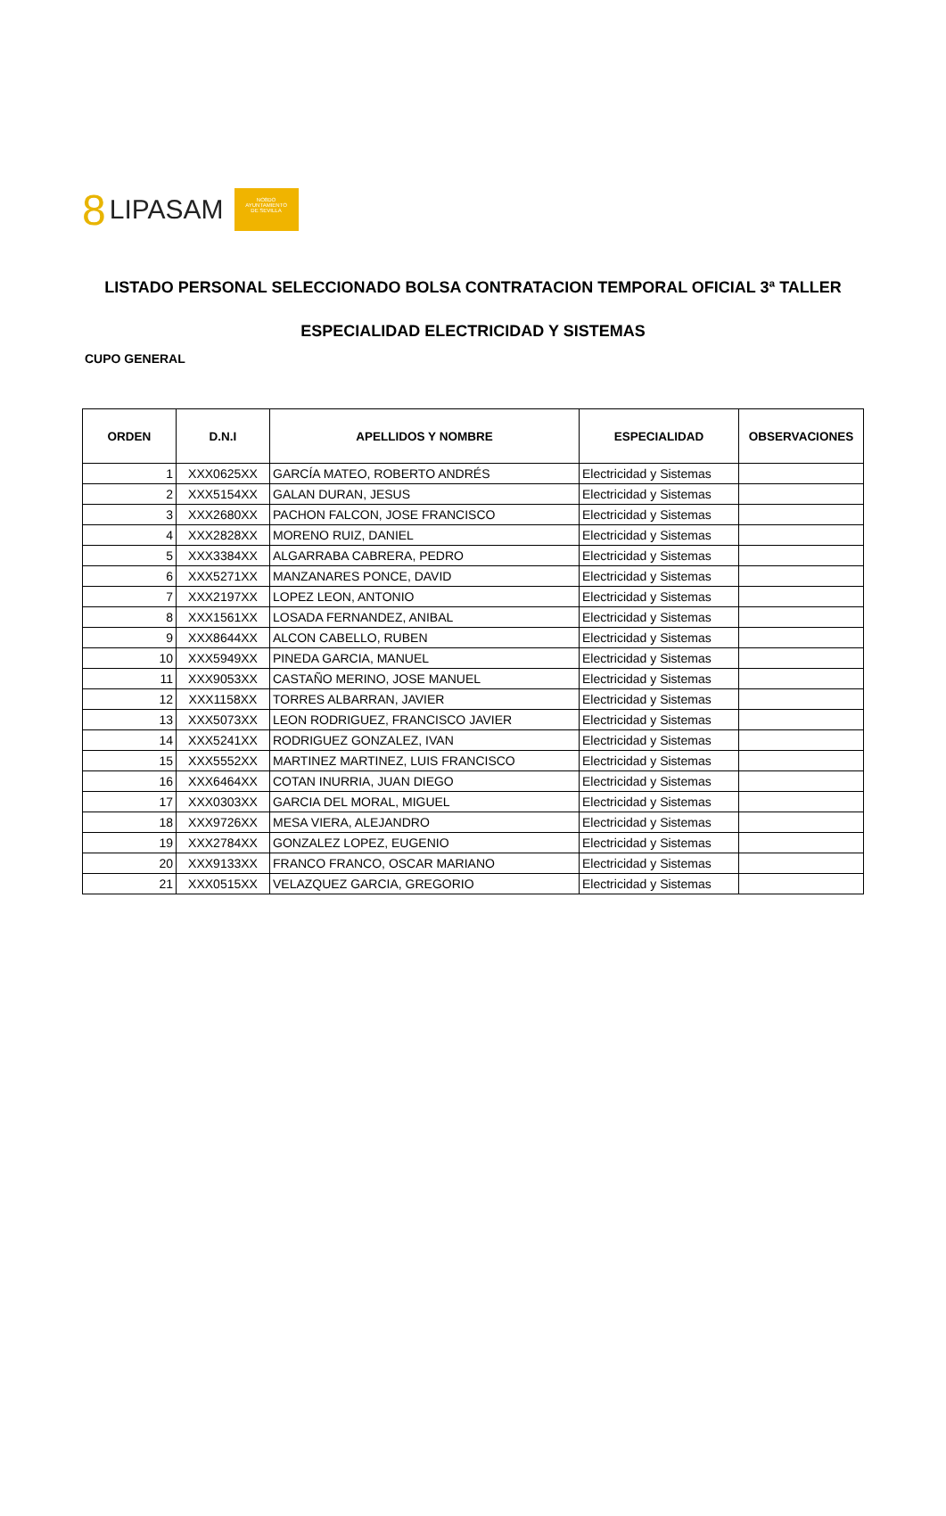8 LIPASAM
NO8DO
AYUNTAMIENTO
DE SEVILLA
LISTADO PERSONAL SELECCIONADO BOLSA CONTRATACION TEMPORAL OFICIAL 3ª TALLER
ESPECIALIDAD ELECTRICIDAD Y SISTEMAS
CUPO GENERAL
| ORDEN | D.N.I | APELLIDOS Y NOMBRE | ESPECIALIDAD | OBSERVACIONES |
| --- | --- | --- | --- | --- |
| 1 | XXX0625XX | GARCÍA MATEO, ROBERTO ANDRÉS | Electricidad y Sistemas | |
| 2 | XXX5154XX | GALAN DURAN, JESUS | Electricidad y Sistemas | |
| 3 | XXX2680XX | PACHON FALCON, JOSE FRANCISCO | Electricidad y Sistemas | |
| 4 | XXX2828XX | MORENO RUIZ, DANIEL | Electricidad y Sistemas | |
| 5 | XXX3384XX | ALGARRABA CABRERA, PEDRO | Electricidad y Sistemas | |
| 6 | XXX5271XX | MANZANARES PONCE, DAVID | Electricidad y Sistemas | |
| 7 | XXX2197XX | LOPEZ LEON, ANTONIO | Electricidad y Sistemas | |
| 8 | XXX1561XX | LOSADA FERNANDEZ, ANIBAL | Electricidad y Sistemas | |
| 9 | XXX8644XX | ALCON CABELLO, RUBEN | Electricidad y Sistemas | |
| 10 | XXX5949XX | PINEDA GARCIA, MANUEL | Electricidad y Sistemas | |
| 11 | XXX9053XX | CASTAÑO MERINO, JOSE MANUEL | Electricidad y Sistemas | |
| 12 | XXX1158XX | TORRES ALBARRAN, JAVIER | Electricidad y Sistemas | |
| 13 | XXX5073XX | LEON RODRIGUEZ, FRANCISCO JAVIER | Electricidad y Sistemas | |
| 14 | XXX5241XX | RODRIGUEZ GONZALEZ, IVAN | Electricidad y Sistemas | |
| 15 | XXX5552XX | MARTINEZ MARTINEZ, LUIS FRANCISCO | Electricidad y Sistemas | |
| 16 | XXX6464XX | COTAN INURRIA, JUAN DIEGO | Electricidad y Sistemas | |
| 17 | XXX0303XX | GARCIA DEL MORAL, MIGUEL | Electricidad y Sistemas | |
| 18 | XXX9726XX | MESA VIERA, ALEJANDRO | Electricidad y Sistemas | |
| 19 | XXX2784XX | GONZALEZ LOPEZ, EUGENIO | Electricidad y Sistemas | |
| 20 | XXX9133XX | FRANCO FRANCO, OSCAR MARIANO | Electricidad y Sistemas | |
| 21 | XXX0515XX | VELAZQUEZ GARCIA, GREGORIO | Electricidad y Sistemas | |